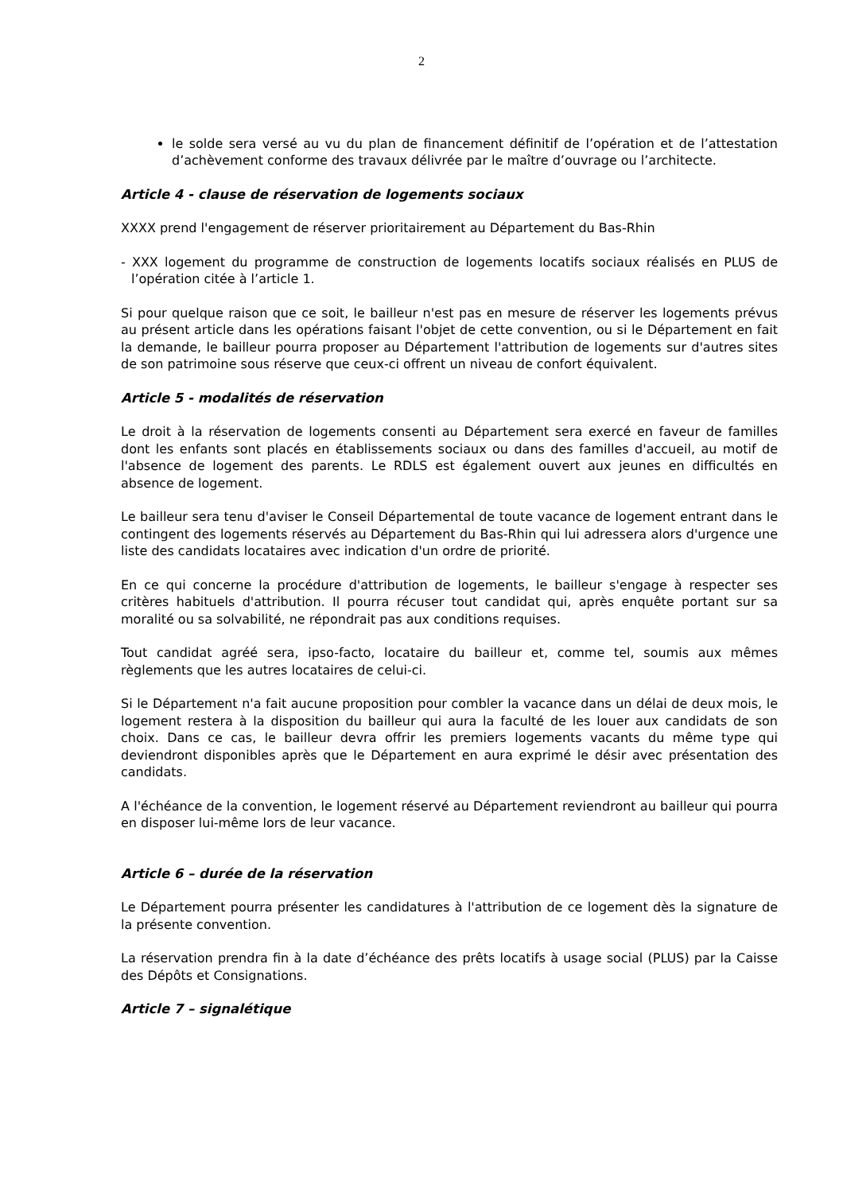2
le solde sera versé au vu du plan de financement définitif de l’opération et de l’attestation d’achèvement conforme des travaux délivrée par le maître d’ouvrage ou l’architecte.
Article 4 - clause de réservation de logements sociaux
XXXX prend l'engagement de réserver prioritairement au Département du Bas-Rhin
- XXX logement du programme de construction de logements locatifs sociaux réalisés en PLUS de l’opération citée à l’article 1.
Si pour quelque raison que ce soit, le bailleur n'est pas en mesure de réserver les logements prévus au présent article dans les opérations faisant l'objet de cette convention, ou si le Département en fait la demande, le bailleur pourra proposer au Département l'attribution de logements sur d'autres sites de son patrimoine sous réserve que ceux-ci offrent un niveau de confort équivalent.
Article 5 - modalités de réservation
Le droit à la réservation de logements consenti au Département sera exercé en faveur de familles dont les enfants sont placés en établissements sociaux ou dans des familles d'accueil, au motif de l'absence de logement des parents. Le RDLS est également ouvert aux jeunes en difficultés en absence de logement.
Le bailleur sera tenu d'aviser le Conseil Départemental de toute vacance de logement entrant dans le contingent des logements réservés au Département du Bas-Rhin qui lui adressera alors d'urgence une liste des candidats locataires avec indication d'un ordre de priorité.
En ce qui concerne la procédure d'attribution de logements, le bailleur s'engage à respecter ses critères habituels d'attribution. Il pourra récuser tout candidat qui, après enquête portant sur sa moralité ou sa solvabilité, ne répondrait pas aux conditions requises.
Tout candidat agréé sera, ipso-facto, locataire du bailleur et, comme tel, soumis aux mêmes règlements que les autres locataires de celui-ci.
Si le Département n'a fait aucune proposition pour combler la vacance dans un délai de deux mois, le logement restera à la disposition du bailleur qui aura la faculté de les louer aux candidats de son choix. Dans ce cas, le bailleur devra offrir les premiers logements vacants du même type qui deviendront disponibles après que le Département en aura exprimé le désir avec présentation des candidats.
A l'échéance de la convention, le logement réservé au Département reviendront au bailleur qui pourra en disposer lui-même lors de leur vacance.
Article 6 – durée de la réservation
Le Département pourra présenter les candidatures à l'attribution de ce logement dès la signature de la présente convention.
La réservation prendra fin à la date d’échéance des prêts locatifs à usage social (PLUS) par la Caisse des Dépôts et Consignations.
Article 7 – signalétique